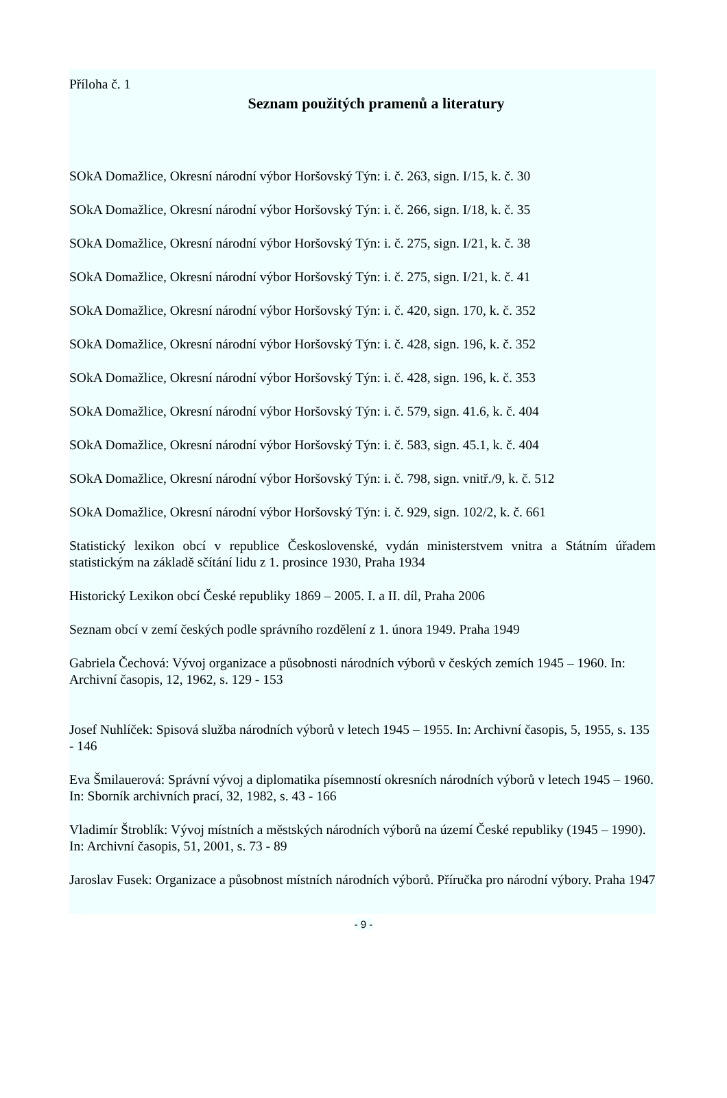Příloha č. 1
Seznam použitých pramenů a literatury
SOkA Domažlice, Okresní národní výbor Horšovský Týn: i. č. 263, sign. I/15, k. č. 30
SOkA Domažlice, Okresní národní výbor Horšovský Týn: i. č. 266, sign. I/18, k. č. 35
SOkA Domažlice, Okresní národní výbor Horšovský Týn: i. č. 275, sign. I/21, k. č. 38
SOkA Domažlice, Okresní národní výbor Horšovský Týn: i. č. 275, sign. I/21, k. č. 41
SOkA Domažlice, Okresní národní výbor Horšovský Týn: i. č. 420, sign. 170, k. č. 352
SOkA Domažlice, Okresní národní výbor Horšovský Týn: i. č. 428, sign. 196, k. č. 352
SOkA Domažlice, Okresní národní výbor Horšovský Týn: i. č. 428, sign. 196, k. č. 353
SOkA Domažlice, Okresní národní výbor Horšovský Týn: i. č. 579, sign. 41.6, k. č. 404
SOkA Domažlice, Okresní národní výbor Horšovský Týn: i. č. 583, sign. 45.1, k. č. 404
SOkA Domažlice, Okresní národní výbor Horšovský Týn: i. č. 798, sign. vnitř./9, k. č. 512
SOkA Domažlice, Okresní národní výbor Horšovský Týn: i. č. 929, sign. 102/2, k. č. 661
Statistický lexikon obcí v republice Československé, vydán ministerstvem vnitra a Státním úřadem statistickým na základě sčítání lidu z 1. prosince 1930, Praha 1934
Historický Lexikon obcí České republiky 1869 – 2005. I. a II. díl, Praha 2006
Seznam obcí v zemí českých podle správního rozdělení z 1. února 1949. Praha 1949
Gabriela Čechová: Vývoj organizace a působnosti národních výborů v českých zemích 1945 – 1960. In: Archivní časopis, 12, 1962, s. 129 - 153
Josef Nuhlíček: Spisová služba národních výborů v letech 1945 – 1955. In: Archivní časopis, 5, 1955, s. 135 - 146
Eva Šmilauerová: Správní vývoj a diplomatika písemností okresních národních výborů v letech 1945 – 1960. In: Sborník archivních prací, 32, 1982, s. 43 - 166
Vladimír Štroblík: Vývoj místních a městských národních výborů na území České republiky (1945 – 1990). In: Archivní časopis, 51, 2001, s. 73 - 89
Jaroslav Fusek: Organizace a působnost místních národních výborů. Příručka pro národní výbory. Praha 1947
- 9 -